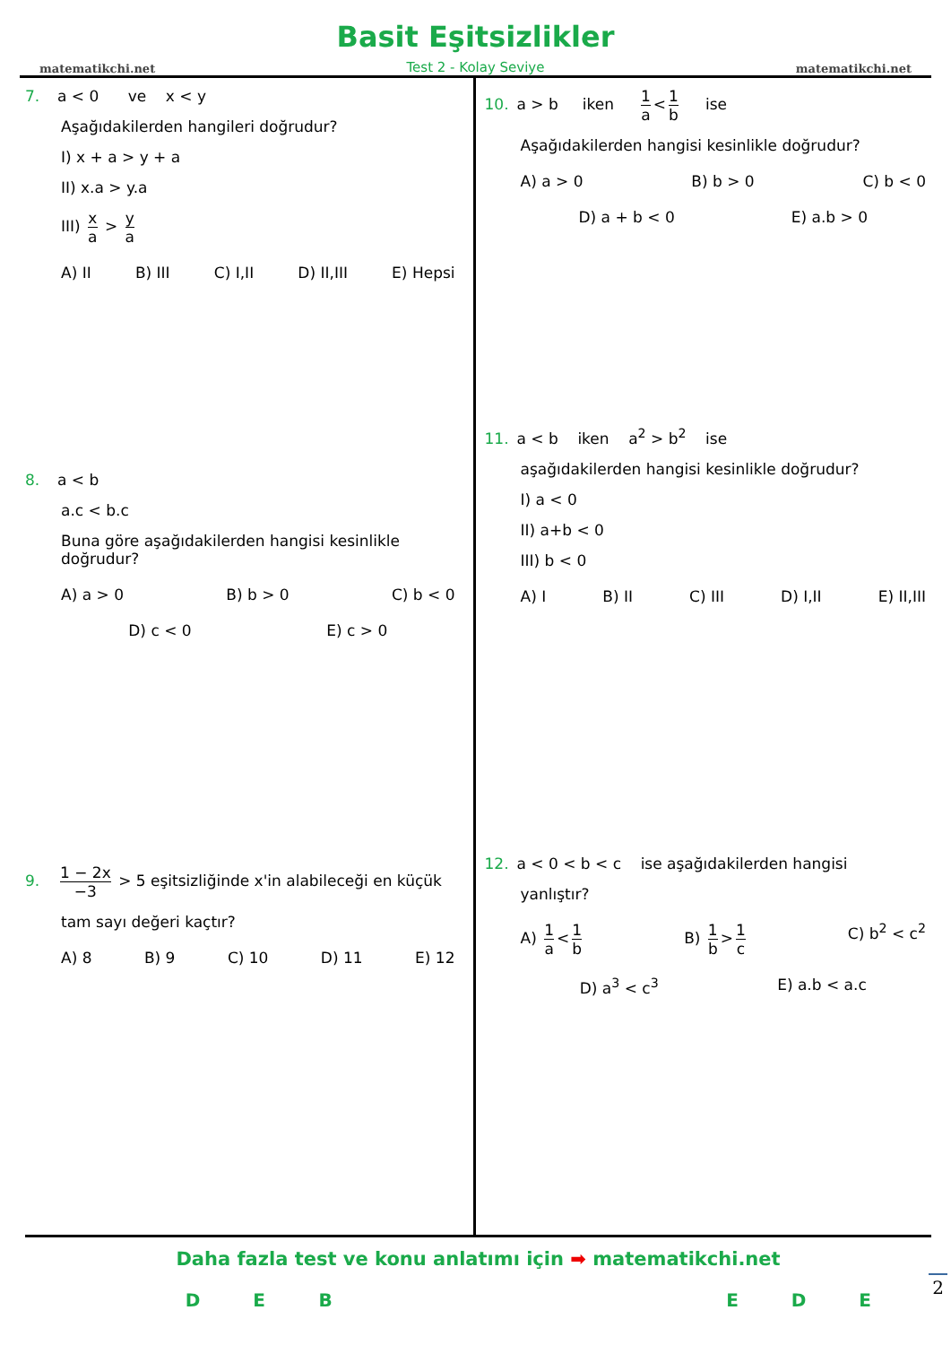matematikchi.net
Basit Eşitsizlikler
Test 2 - Kolay Seviye
matematikchi.net
7. a < 0 ve x < y
Aşağıdakilerden hangileri doğrudur?
I) x + a > y + a
II) x.a > y.a
III) x a > y a
A) II B) III C) I,II D) II,III E) Hepsi
8. a < b
a.c < b.c
Buna göre aşağıdakilerden hangisi kesinlikle doğrudur?
A) a > 0 B) b > 0 C) b < 0
D) c < 0 E) c > 0
9. 1 − 2x −3 > 5 eşitsizliğinde x'in alabileceği en küçük
tam sayı değeri kaçtır?
A) 8 B) 9 C) 10 D) 11 E) 12
10. a > b iken 1 a < 1 b ise
Aşağıdakilerden hangisi kesinlikle doğrudur?
A) a > 0 B) b > 0 C) b < 0
D) a + b < 0 E) a.b > 0
11. a < b iken a<sup>2</sup> > b<sup>2</sup> ise
aşağıdakilerden hangisi kesinlikle doğrudur?
I) a < 0
II) a+b < 0
III) b < 0
A) I B) II C) III D) I,II E) II,III
12. a < 0 < b < c ise aşağıdakilerden hangisi
yanlıştır?
A) 1 a < 1 b B) 1 b > 1 c C) b<sup>2</sup> < c<sup>2</sup>
D) a<sup>3</sup> < c<sup>3</sup> E) a.b < a.c
Daha fazla test ve konu anlatımı için ➡ matematikchi.net
DEBEDE
2